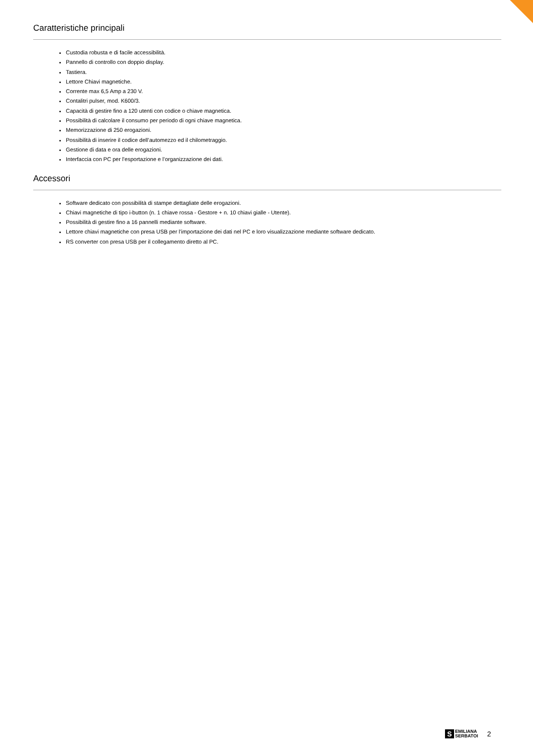Caratteristiche principali
Custodia robusta e di facile accessibilità.
Pannello di controllo con doppio display.
Tastiera.
Lettore Chiavi magnetiche.
Corrente max 6,5 Amp a 230 V.
Contalitri pulser, mod. K600/3.
Capacità di gestire fino a 120 utenti con codice o chiave magnetica.
Possibilità di calcolare il consumo per periodo di ogni chiave magnetica.
Memorizzazione di 250 erogazioni.
Possibilità di inserire il codice dell’automezzo ed il chilometraggio.
Gestione di data e ora delle erogazioni.
Interfaccia con PC per l’esportazione e l’organizzazione dei dati.
Accessori
Software dedicato con possibilità di stampe dettagliate delle erogazioni.
Chiavi magnetiche di tipo i-button (n. 1 chiave rossa - Gestore + n. 10 chiavi gialle - Utente).
Possibilità di gestire fino a 16 pannelli mediante software.
Lettore chiavi magnetiche con presa USB per l’importazione dei dati nel PC e loro visualizzazione mediante software dedicato.
RS converter con presa USB per il collegamento diretto al PC.
S
EMILIANA
SERBATOI
2